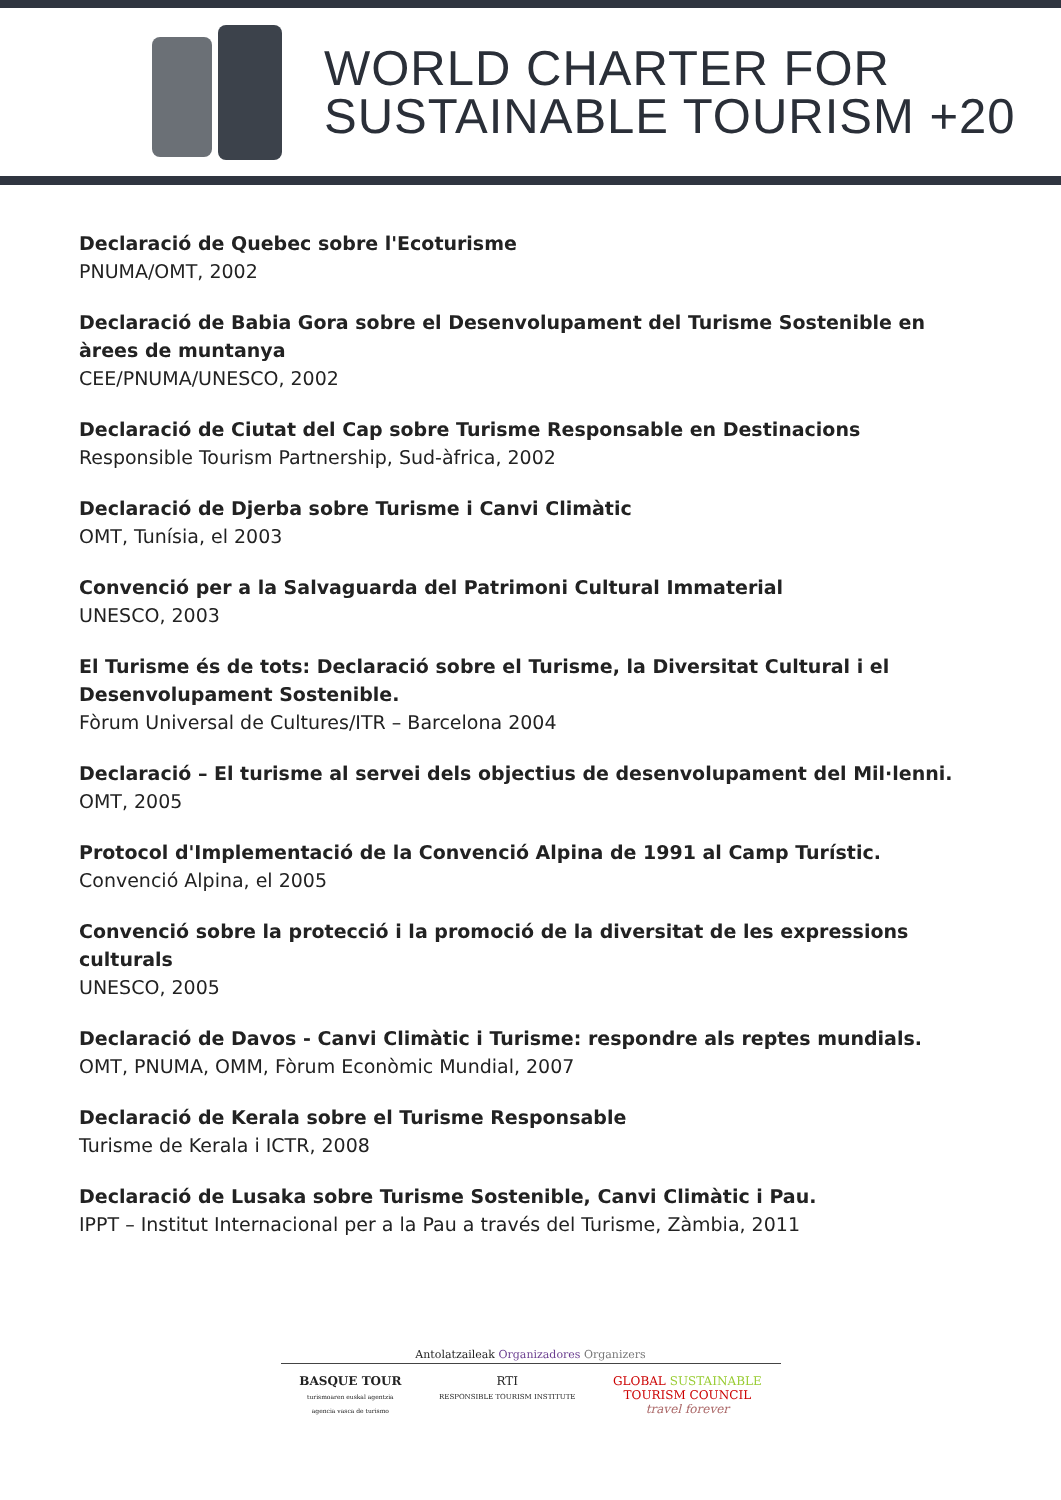WORLD CHARTER FOR
SUSTAINABLE TOURISM +20
Declaració de Quebec sobre l'Ecoturisme
PNUMA/OMT, 2002
Declaració de Babia Gora sobre el Desenvolupament del Turisme Sostenible en àrees de muntanya
CEE/PNUMA/UNESCO, 2002
Declaració de Ciutat del Cap sobre Turisme Responsable en Destinacions
Responsible Tourism Partnership, Sud-àfrica, 2002
Declaració de Djerba sobre Turisme i Canvi Climàtic
OMT, Tunísia, el 2003
Convenció per a la Salvaguarda del Patrimoni Cultural Immaterial
UNESCO, 2003
El Turisme és de tots: Declaració sobre el Turisme, la Diversitat Cultural i el Desenvolupament Sostenible.
Fòrum Universal de Cultures/ITR – Barcelona 2004
Declaració – El turisme al servei dels objectius de desenvolupament del Mil·lenni.
OMT, 2005
Protocol d'Implementació de la Convenció Alpina de 1991 al Camp Turístic.
Convenció Alpina, el 2005
Convenció sobre la protecció i la promoció de la diversitat de les expressions culturals
UNESCO, 2005
Declaració de Davos - Canvi Climàtic i Turisme: respondre als reptes mundials.
OMT, PNUMA, OMM, Fòrum Econòmic Mundial, 2007
Declaració de Kerala sobre el Turisme Responsable
Turisme de Kerala i ICTR, 2008
Declaració de Lusaka sobre Turisme Sostenible, Canvi Climàtic i Pau.
IPPT – Institut Internacional per a la Pau a través del Turisme, Zàmbia, 2011
Antolatzaileak Organizadores Organizers
BASQUE TOUR
turismoaren euskal agentzia
agencia vasca de turismo
RTI
RESPONSIBLE TOURISM INSTITUTE
GLOBAL SUSTAINABLE
TOURISM COUNCIL
travel forever